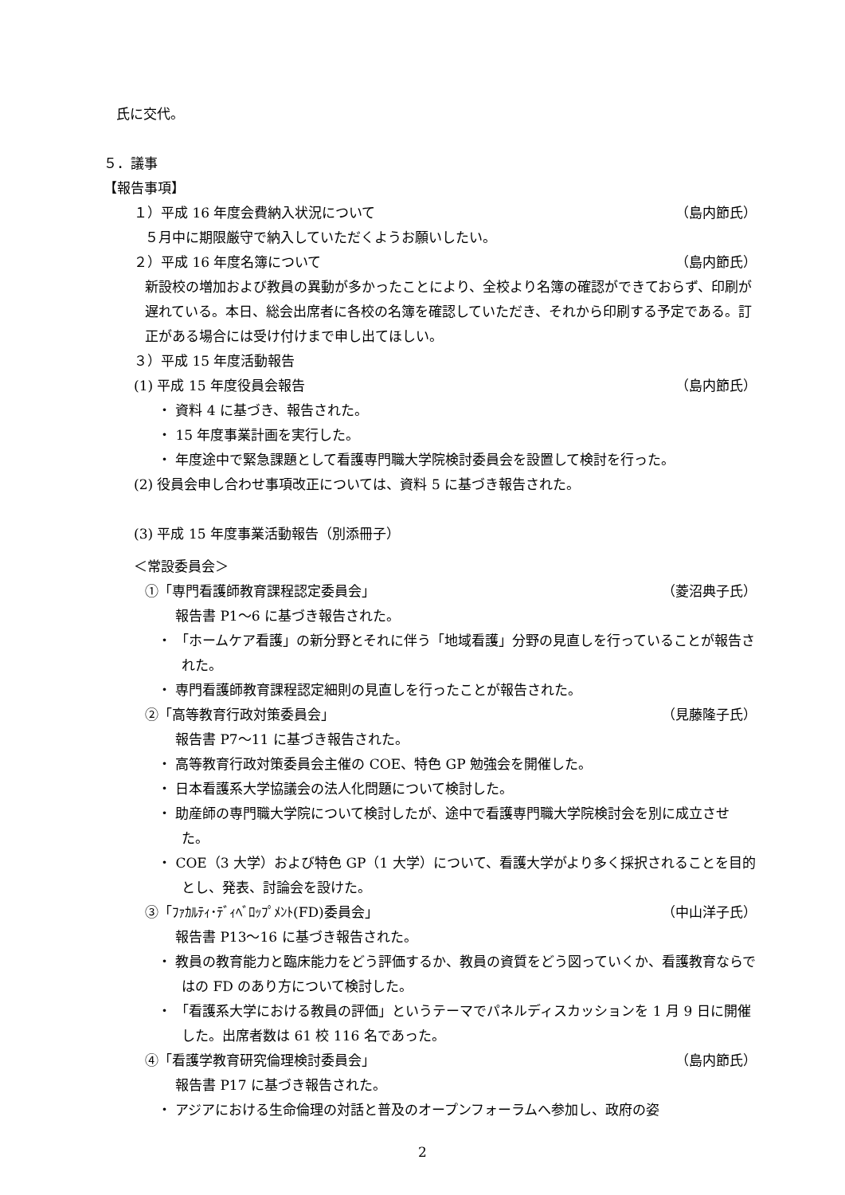氏に交代。
５．議事
【報告事項】
１）平成 16 年度会費納入状況について （島内節氏）
５月中に期限厳守で納入していただくようお願いしたい。
２）平成 16 年度名簿について （島内節氏）
新設校の増加および教員の異動が多かったことにより、全校より名簿の確認ができておらず、印刷が遅れている。本日、総会出席者に各校の名簿を確認していただき、それから印刷する予定である。訂正がある場合には受け付けまで申し出てほしい。
３）平成 15 年度活動報告
(1) 平成 15 年度役員会報告 （島内節氏）
・ 資料 4 に基づき、報告された。
・ 15 年度事業計画を実行した。
・ 年度途中で緊急課題として看護専門職大学院検討委員会を設置して検討を行った。
(2) 役員会申し合わせ事項改正については、資料 5 に基づき報告された。
(3) 平成 15 年度事業活動報告（別添冊子）
＜常設委員会＞
①「専門看護師教育課程認定委員会」 （菱沼典子氏）
報告書 P1～6 に基づき報告された。
・ 「ホームケア看護」の新分野とそれに伴う「地域看護」分野の見直しを行っていることが報告された。
・ 専門看護師教育課程認定細則の見直しを行ったことが報告された。
②「高等教育行政対策委員会」 （見藤隆子氏）
報告書 P7～11 に基づき報告された。
・ 高等教育行政対策委員会主催の COE、特色 GP 勉強会を開催した。
・ 日本看護系大学協議会の法人化問題について検討した。
・ 助産師の専門職大学院について検討したが、途中で看護専門職大学院検討会を別に成立させた。
・ COE（3 大学）および特色 GP（1 大学）について、看護大学がより多く採択されることを目的とし、発表、討論会を設けた。
③「ﾌｧｶﾙﾃｨ･ﾃﾞｨﾍﾞﾛｯﾌﾟﾒﾝﾄ(FD)委員会」 （中山洋子氏）
報告書 P13～16 に基づき報告された。
・ 教員の教育能力と臨床能力をどう評価するか、教員の資質をどう図っていくか、看護教育ならではの FD のあり方について検討した。
・ 「看護系大学における教員の評価」というテーマでパネルディスカッションを 1 月 9 日に開催した。出席者数は 61 校 116 名であった。
④「看護学教育研究倫理検討委員会」 （島内節氏）
報告書 P17 に基づき報告された。
・ アジアにおける生命倫理の対話と普及のオープンフォーラムへ参加し、政府の姿
2